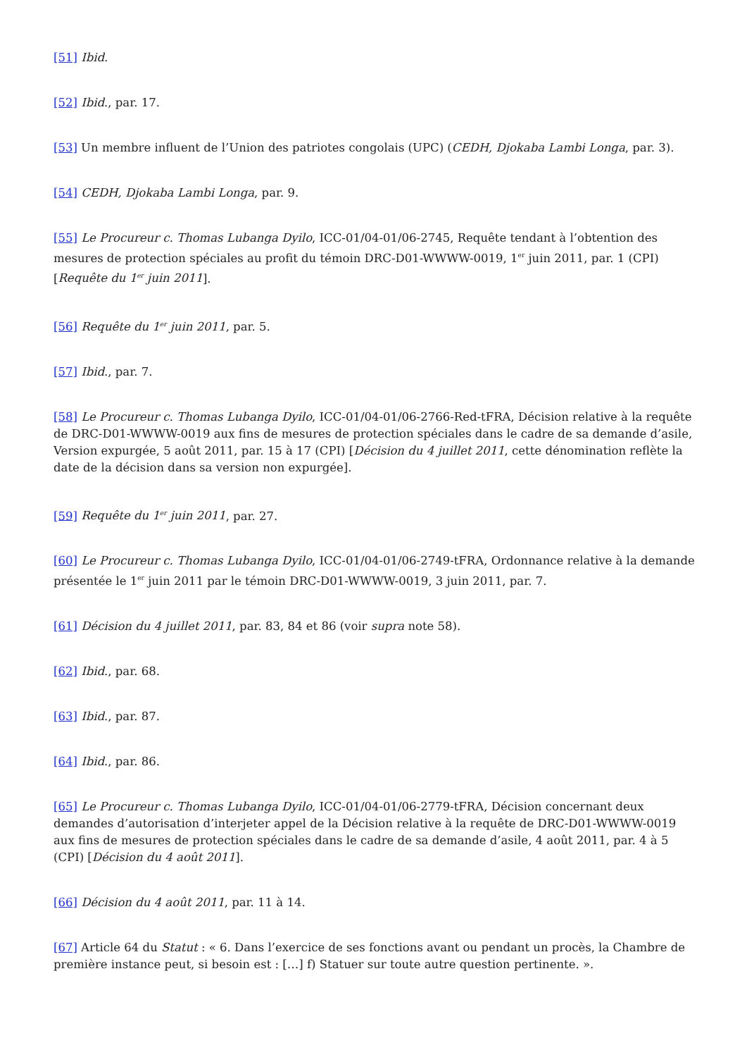[51] Ibid.
[52] Ibid., par. 17.
[53] Un membre influent de l’Union des patriotes congolais (UPC) (CEDH, Djokaba Lambi Longa, par. 3).
[54] CEDH, Djokaba Lambi Longa, par. 9.
[55] Le Procureur c. Thomas Lubanga Dyilo, ICC-01/04-01/06-2745, Requête tendant à l’obtention des mesures de protection spéciales au profit du témoin DRC-D01-WWWW-0019, 1<sup>er</sup> juin 2011, par. 1 (CPI) [Requête du 1<sup>er</sup> juin 2011].
[56] Requête du 1<sup>er</sup> juin 2011, par. 5.
[57] Ibid., par. 7.
[58] Le Procureur c. Thomas Lubanga Dyilo, ICC-01/04-01/06-2766-Red-tFRA, Décision relative à la requête de DRC-D01-WWWW-0019 aux fins de mesures de protection spéciales dans le cadre de sa demande d’asile, Version expurgée, 5 août 2011, par. 15 à 17 (CPI) [Décision du 4 juillet 2011, cette dénomination reflète la date de la décision dans sa version non expurgée].
[59] Requête du 1<sup>er</sup> juin 2011, par. 27.
[60] Le Procureur c. Thomas Lubanga Dyilo, ICC-01/04-01/06-2749-tFRA, Ordonnance relative à la demande présentée le 1<sup>er</sup> juin 2011 par le témoin DRC-D01-WWWW-0019, 3 juin 2011, par. 7.
[61] Décision du 4 juillet 2011, par. 83, 84 et 86 (voir supra note 58).
[62] Ibid., par. 68.
[63] Ibid., par. 87.
[64] Ibid., par. 86.
[65] Le Procureur c. Thomas Lubanga Dyilo, ICC-01/04-01/06-2779-tFRA, Décision concernant deux demandes d’autorisation d’interjeter appel de la Décision relative à la requête de DRC-D01-WWWW-0019 aux fins de mesures de protection spéciales dans le cadre de sa demande d’asile, 4 août 2011, par. 4 à 5 (CPI) [Décision du 4 août 2011].
[66] Décision du 4 août 2011, par. 11 à 14.
[67] Article 64 du Statut : « 6. Dans l’exercice de ses fonctions avant ou pendant un procès, la Chambre de première instance peut, si besoin est : […] f) Statuer sur toute autre question pertinente. ».